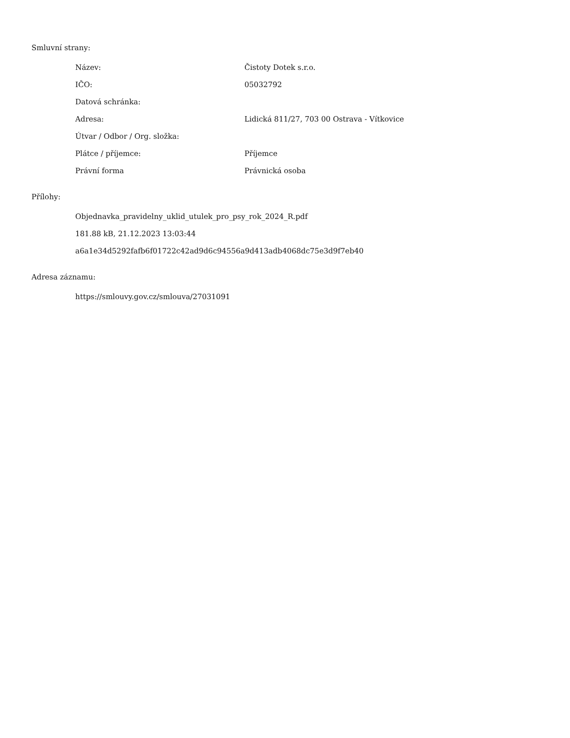Smluvní strany:
| Název: | Čistoty Dotek s.r.o. |
| IČO: | 05032792 |
| Datová schránka: | |
| Adresa: | Lidická 811/27, 703 00 Ostrava - Vítkovice |
| Útvar / Odbor / Org. složka: | |
| Plátce / příjemce: | Příjemce |
| Právní forma | Právnická osoba |
Přílohy:
Objednavka_pravidelny_uklid_utulek_pro_psy_rok_2024_R.pdf
181.88 kB, 21.12.2023 13:03:44
a6a1e34d5292fafb6f01722c42ad9d6c94556a9d413adb4068dc75e3d9f7eb40
Adresa záznamu:
https://smlouvy.gov.cz/smlouva/27031091